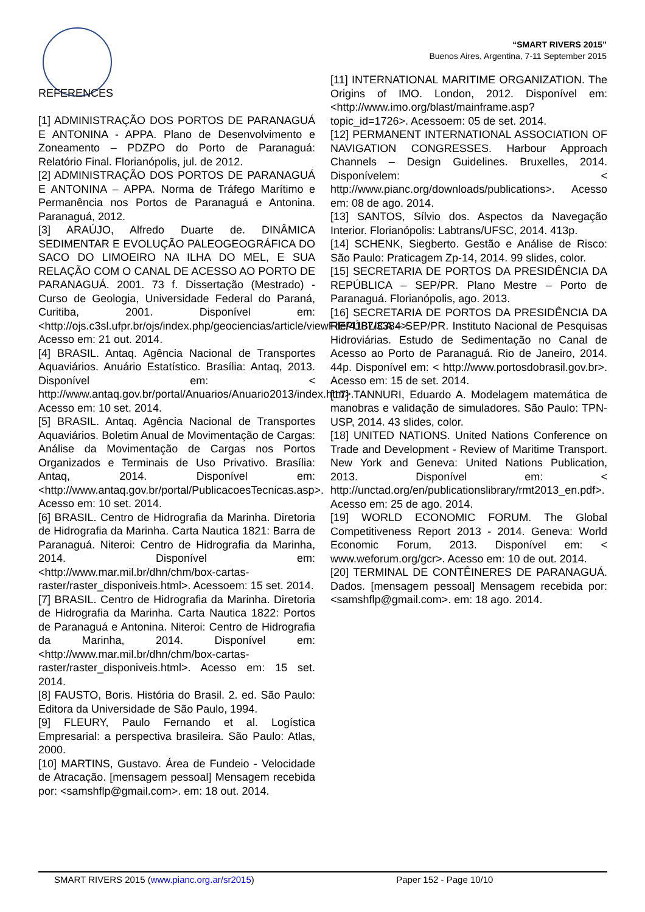“SMART RIVERS 2015”
Buenos Aires, Argentina, 7-11 September 2015
REFERENCES
[1] ADMINISTRAÇÃO DOS PORTOS DE PARANAGUÁ E ANTONINA - APPA. Plano de Desenvolvimento e Zoneamento – PDZPO do Porto de Paranaguá: Relatório Final. Florianópolis, jul. de 2012.
[2] ADMINISTRAÇÃO DOS PORTOS DE PARANAGUÁ E ANTONINA – APPA. Norma de Tráfego Marítimo e Permanência nos Portos de Paranaguá e Antonina. Paranaguá, 2012.
[3] ARAÚJO, Alfredo Duarte de. DINÂMICA SEDIMENTAR E EVOLUÇÃO PALEOGEOGRÁFICA DO SACO DO LIMOEIRO NA ILHA DO MEL, E SUA RELAÇÃO COM O CANAL DE ACESSO AO PORTO DE PARANAGUÁ. 2001. 73 f. Dissertação (Mestrado) - Curso de Geologia, Universidade Federal do Paraná, Curitiba, 2001. Disponível em: <http://ojs.c3sl.ufpr.br/ojs/index.php/geociencias/article/viewFile/4187/3384>. Acesso em: 21 out. 2014.
[4] BRASIL. Antaq. Agência Nacional de Transportes Aquaviários. Anuário Estatístico. Brasília: Antaq, 2013. Disponível em: < http://www.antaq.gov.br/portal/Anuarios/Anuario2013/index.htm>. Acesso em: 10 set. 2014.
[5] BRASIL. Antaq. Agência Nacional de Transportes Aquaviários. Boletim Anual de Movimentação de Cargas: Análise da Movimentação de Cargas nos Portos Organizados e Terminais de Uso Privativo. Brasília: Antaq, 2014. Disponível em: <http://www.antaq.gov.br/portal/PublicacoesTecnicas.asp>. Acesso em: 10 set. 2014.
[6] BRASIL. Centro de Hidrografia da Marinha. Diretoria de Hidrografia da Marinha. Carta Nautica 1821: Barra de Paranaguá. Niteroi: Centro de Hidrografia da Marinha, 2014. Disponível em: <http://www.mar.mil.br/dhn/chm/box-cartas-raster/raster_disponiveis.html>. Acessoem: 15 set. 2014.
[7] BRASIL. Centro de Hidrografia da Marinha. Diretoria de Hidrografia da Marinha. Carta Nautica 1822: Portos de Paranaguá e Antonina. Niteroi: Centro de Hidrografia da Marinha, 2014. Disponível em: <http://www.mar.mil.br/dhn/chm/box-cartas-raster/raster_disponiveis.html>. Acesso em: 15 set. 2014.
[8] FAUSTO, Boris. História do Brasil. 2. ed. São Paulo: Editora da Universidade de São Paulo, 1994.
[9] FLEURY, Paulo Fernando et al. Logística Empresarial: a perspectiva brasileira. São Paulo: Atlas, 2000.
[10] MARTINS, Gustavo. Área de Fundeio - Velocidade de Atracação. [mensagem pessoal] Mensagem recebida por: <samshflp@gmail.com>. em: 18 out. 2014.
[11] INTERNATIONAL MARITIME ORGANIZATION. The Origins of IMO. London, 2012. Disponível em: <http://www.imo.org/blast/mainframe.asp?topic_id=1726>. Acessoem: 05 de set. 2014.
[12] PERMANENT INTERNATIONAL ASSOCIATION OF NAVIGATION CONGRESSES. Harbour Approach Channels – Design Guidelines. Bruxelles, 2014. Disponívelem: < http://www.pianc.org/downloads/publications>. Acesso em: 08 de ago. 2014.
[13] SANTOS, Sílvio dos. Aspectos da Navegação Interior. Florianópolis: Labtrans/UFSC, 2014. 413p.
[14] SCHENK, Siegberto. Gestão e Análise de Risco: São Paulo: Praticagem Zp-14, 2014. 99 slides, color.
[15] SECRETARIA DE PORTOS DA PRESIDÊNCIA DA REPÚBLICA – SEP/PR. Plano Mestre – Porto de Paranaguá. Florianópolis, ago. 2013.
[16] SECRETARIA DE PORTOS DA PRESIDÊNCIA DA REPÚBLICA – SEP/PR. Instituto Nacional de Pesquisas Hidroviárias. Estudo de Sedimentação no Canal de Acesso ao Porto de Paranaguá. Rio de Janeiro, 2014. 44p. Disponível em: < http://www.portosdobrasil.gov.br>. Acesso em: 15 de set. 2014.
[17] TANNURI, Eduardo A. Modelagem matemática de manobras e validação de simuladores. São Paulo: TPN-USP, 2014. 43 slides, color.
[18] UNITED NATIONS. United Nations Conference on Trade and Development - Review of Maritime Transport. New York and Geneva: United Nations Publication, 2013. Disponível em: < http://unctad.org/en/publicationslibrary/rmt2013_en.pdf>. Acesso em: 25 de ago. 2014.
[19] WORLD ECONOMIC FORUM. The Global Competitiveness Report 2013 - 2014. Geneva: World Economic Forum, 2013. Disponível em: < www.weforum.org/gcr>. Acesso em: 10 de out. 2014.
[20] TERMINAL DE CONTÊINERES DE PARANAGUÁ. Dados. [mensagem pessoal] Mensagem recebida por: <samshflp@gmail.com>. em: 18 ago. 2014.
SMART RIVERS 2015 (www.pianc.org.ar/sr2015) Paper 152 - Page 10/10